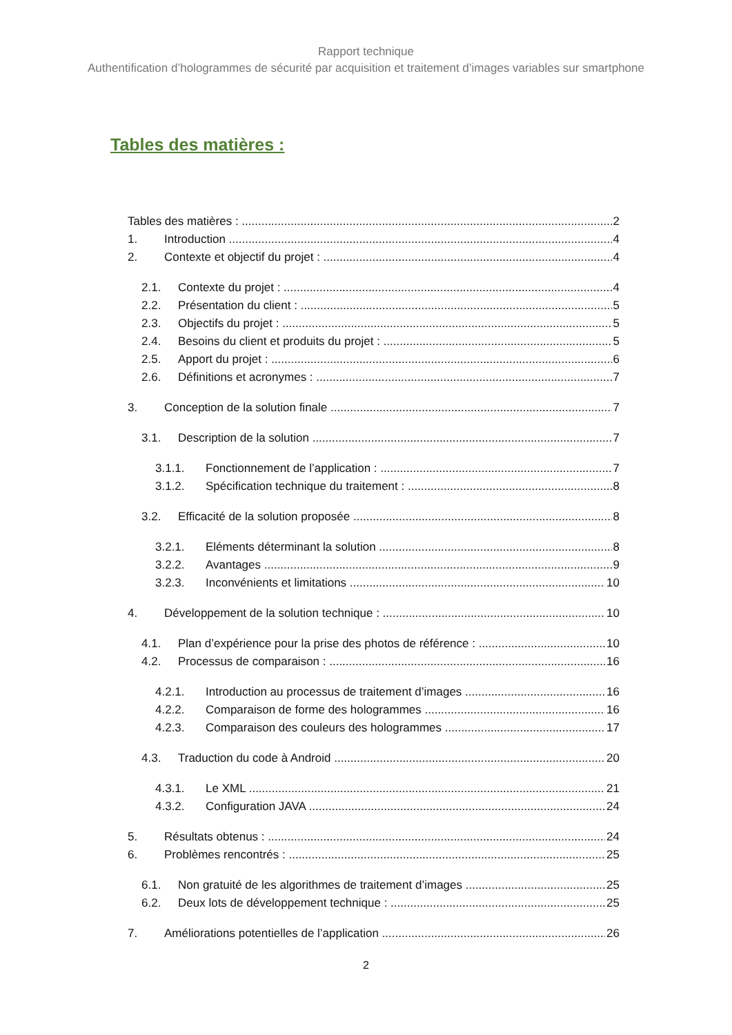Rapport technique
Authentification d’hologrammes de sécurité par acquisition et traitement d’images variables sur smartphone
Tables des matières :
Tables des matières : 2
1. Introduction 4
2. Contexte et objectif du projet : 4
2.1. Contexte du projet : 4
2.2. Présentation du client : 5
2.3. Objectifs du projet : 5
2.4. Besoins du client et produits du projet : 5
2.5. Apport du projet : 6
2.6. Définitions et acronymes : 7
3. Conception de la solution finale 7
3.1. Description de la solution 7
3.1.1. Fonctionnement de l’application : 7
3.1.2. Spécification technique du traitement : 8
3.2. Efficacité de la solution proposée 8
3.2.1. Eléments déterminant la solution 8
3.2.2. Avantages 9
3.2.3. Inconvénients et limitations 10
4. Développement de la solution technique : 10
4.1. Plan d’expérience pour la prise des photos de référence : 10
4.2. Processus de comparaison : 16
4.2.1. Introduction au processus de traitement d’images 16
4.2.2. Comparaison de forme des hologrammes 16
4.2.3. Comparaison des couleurs des hologrammes 17
4.3. Traduction du code à Android 20
4.3.1. Le XML 21
4.3.2. Configuration JAVA 24
5. Résultats obtenus : 24
6. Problèmes rencontrés : 25
6.1. Non gratuité de les algorithmes de traitement d’images 25
6.2. Deux lots de développement technique : 25
7. Améliorations potentielles de l’application 26
2